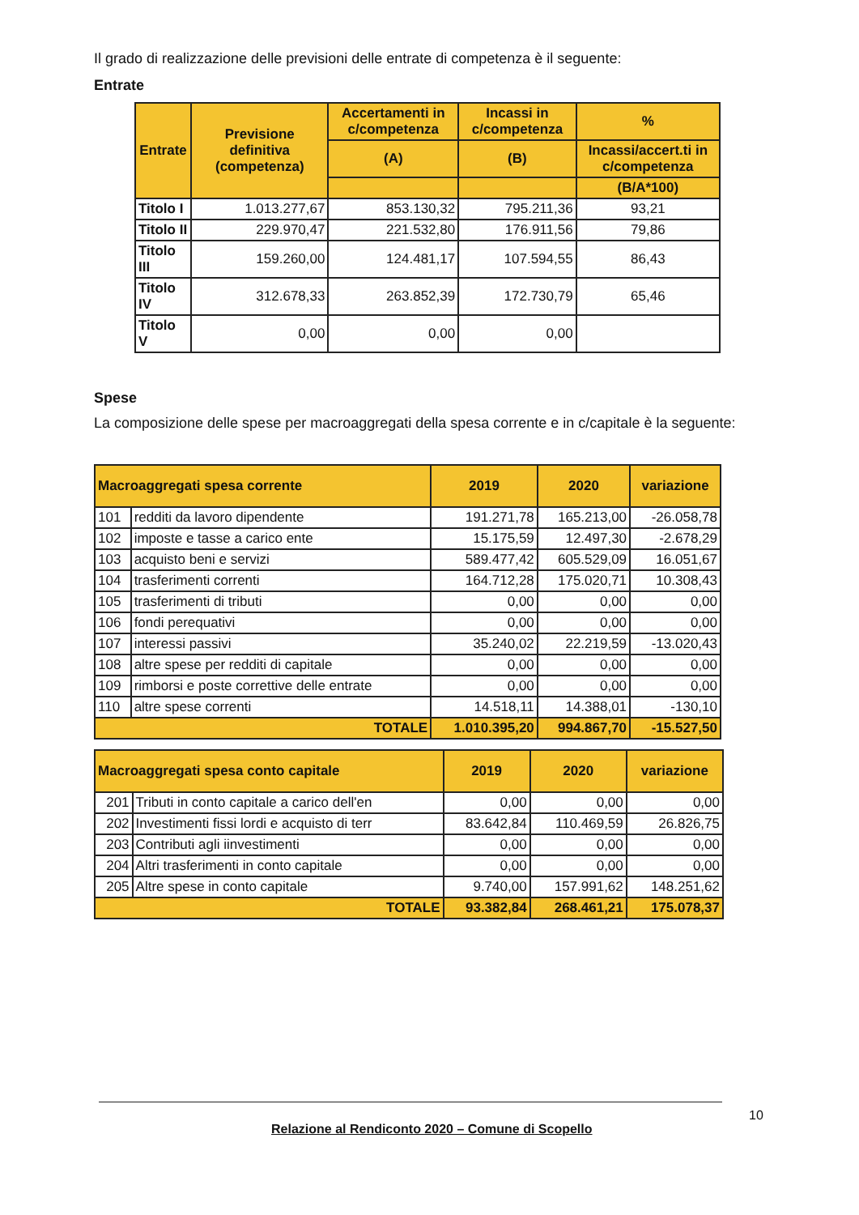Il grado di realizzazione delle previsioni delle entrate di competenza è il seguente:
Entrate
| Entrate | Previsione definitiva (competenza) | Accertamenti in c/competenza | Incassi in c/competenza | % |
| --- | --- | --- | --- | --- |
| | | (A) | (B) | Incassi/accert.ti in c/competenza |
| | | | | (B/A*100) |
| Titolo I | 1.013.277,67 | 853.130,32 | 795.211,36 | 93,21 |
| Titolo II | 229.970,47 | 221.532,80 | 176.911,56 | 79,86 |
| Titolo III | 159.260,00 | 124.481,17 | 107.594,55 | 86,43 |
| Titolo IV | 312.678,33 | 263.852,39 | 172.730,79 | 65,46 |
| Titolo V | 0,00 | 0,00 | 0,00 | |
Spese
La composizione delle spese per macroaggregati della spesa corrente e in c/capitale è la seguente:
| Macroaggregati spesa corrente | | 2019 | 2020 | variazione |
| --- | --- | --- | --- | --- |
| 101 | redditi da lavoro dipendente | 191.271,78 | 165.213,00 | -26.058,78 |
| 102 | imposte e tasse a carico ente | 15.175,59 | 12.497,30 | -2.678,29 |
| 103 | acquisto beni e servizi | 589.477,42 | 605.529,09 | 16.051,67 |
| 104 | trasferimenti correnti | 164.712,28 | 175.020,71 | 10.308,43 |
| 105 | trasferimenti di tributi | 0,00 | 0,00 | 0,00 |
| 106 | fondi perequativi | 0,00 | 0,00 | 0,00 |
| 107 | interessi passivi | 35.240,02 | 22.219,59 | -13.020,43 |
| 108 | altre spese per redditi di capitale | 0,00 | 0,00 | 0,00 |
| 109 | rimborsi e poste correttive delle entrate | 0,00 | 0,00 | 0,00 |
| 110 | altre spese correnti | 14.518,11 | 14.388,01 | -130,10 |
| TOTALE | | 1.010.395,20 | 994.867,70 | -15.527,50 |
| Macroaggregati spesa conto capitale | | 2019 | 2020 | variazione |
| --- | --- | --- | --- | --- |
| 201 | Tributi in conto capitale a carico dell'en | 0,00 | 0,00 | 0,00 |
| 202 | Investimenti fissi lordi e acquisto di terr | 83.642,84 | 110.469,59 | 26.826,75 |
| 203 | Contributi agli iinvestimenti | 0,00 | 0,00 | 0,00 |
| 204 | Altri trasferimenti in conto capitale | 0,00 | 0,00 | 0,00 |
| 205 | Altre spese in conto capitale | 9.740,00 | 157.991,62 | 148.251,62 |
| TOTALE | | 93.382,84 | 268.461,21 | 175.078,37 |
Relazione al Rendiconto 2020 – Comune di Scopello
10